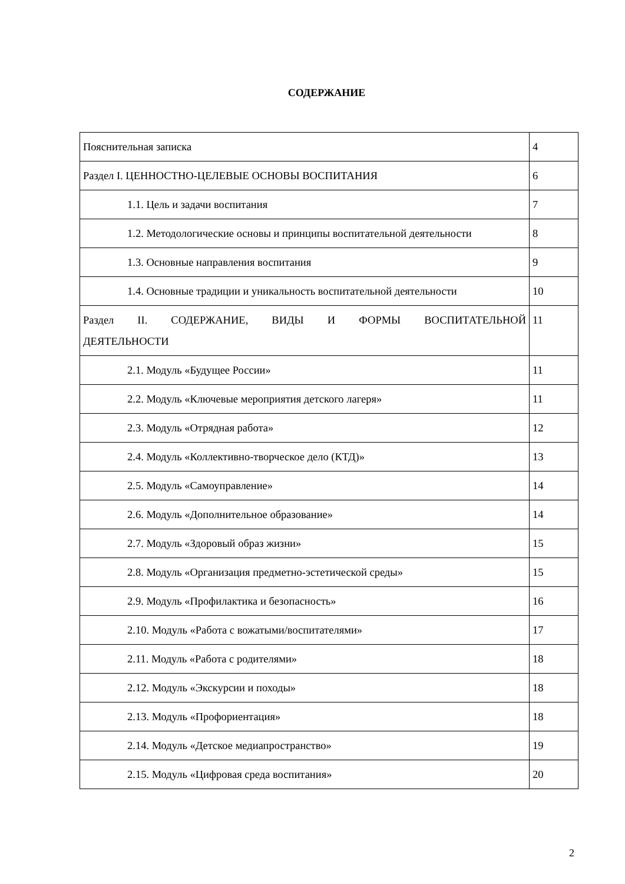СОДЕРЖАНИЕ
| Пояснительная записка | 4 |
| Раздел I. ЦЕННОСТНО-ЦЕЛЕВЫЕ ОСНОВЫ ВОСПИТАНИЯ | 6 |
| 1.1. Цель и задачи воспитания | 7 |
| 1.2. Методологические основы и принципы воспитательной деятельности | 8 |
| 1.3. Основные направления воспитания | 9 |
| 1.4. Основные традиции и уникальность воспитательной деятельности | 10 |
| Раздел II. СОДЕРЖАНИЕ, ВИДЫ И ФОРМЫ ВОСПИТАТЕЛЬНОЙ ДЕЯТЕЛЬНОСТИ | 11 |
| 2.1. Модуль «Будущее России» | 11 |
| 2.2. Модуль «Ключевые мероприятия детского лагеря» | 11 |
| 2.3. Модуль «Отрядная работа» | 12 |
| 2.4. Модуль «Коллективно-творческое дело (КТД)» | 13 |
| 2.5. Модуль «Самоуправление» | 14 |
| 2.6. Модуль «Дополнительное образование» | 14 |
| 2.7. Модуль «Здоровый образ жизни» | 15 |
| 2.8. Модуль «Организация предметно-эстетической среды» | 15 |
| 2.9. Модуль «Профилактика и безопасность» | 16 |
| 2.10. Модуль «Работа с вожатыми/воспитателями» | 17 |
| 2.11. Модуль «Работа с родителями» | 18 |
| 2.12. Модуль «Экскурсии и походы» | 18 |
| 2.13. Модуль «Профориентация» | 18 |
| 2.14. Модуль «Детское медиапространство» | 19 |
| 2.15. Модуль «Цифровая среда воспитания» | 20 |
2